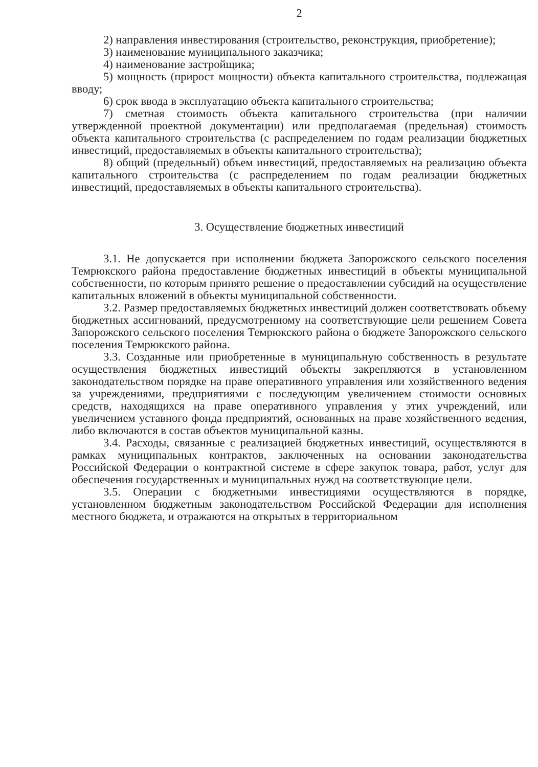2
2) направления инвестирования (строительство, реконструкция, приобретение);
3) наименование муниципального заказчика;
4) наименование застройщика;
5) мощность (прирост мощности) объекта капитального строительства, подлежащая вводу;
6) срок ввода в эксплуатацию объекта капитального строительства;
7) сметная стоимость объекта капитального строительства (при наличии утвержденной проектной документации) или предполагаемая (предельная) стоимость объекта капитального строительства (с распределением по годам реализации бюджетных инвестиций, предоставляемых в объекты капитального строительства);
8) общий (предельный) объем инвестиций, предоставляемых на реализацию объекта капитального строительства (с распределением по годам реализации бюджетных инвестиций, предоставляемых в объекты капитального строительства).
3. Осуществление бюджетных инвестиций
3.1. Не допускается при исполнении бюджета Запорожского сельского поселения Темрюкского района предоставление бюджетных инвестиций в объекты муниципальной собственности, по которым принято решение о предоставлении субсидий на осуществление капитальных вложений в объекты муниципальной собственности.
3.2. Размер предоставляемых бюджетных инвестиций должен соответствовать объему бюджетных ассигнований, предусмотренному на соответствующие цели решением Совета Запорожского сельского поселения Темрюкского района о бюджете Запорожского сельского поселения Темрюкского района.
3.3. Созданные или приобретенные в муниципальную собственность в результате осуществления бюджетных инвестиций объекты закрепляются в установленном законодательством порядке на праве оперативного управления или хозяйственного ведения за учреждениями, предприятиями с последующим увеличением стоимости основных средств, находящихся на праве оперативного управления у этих учреждений, или увеличением уставного фонда предприятий, основанных на праве хозяйственного ведения, либо включаются в состав объектов муниципальной казны.
3.4. Расходы, связанные с реализацией бюджетных инвестиций, осуществляются в рамках муниципальных контрактов, заключенных на основании законодательства Российской Федерации о контрактной системе в сфере закупок товара, работ, услуг для обеспечения государственных и муниципальных нужд на соответствующие цели.
3.5. Операции с бюджетными инвестициями осуществляются в порядке, установленном бюджетным законодательством Российской Федерации для исполнения местного бюджета, и отражаются на открытых в территориальном